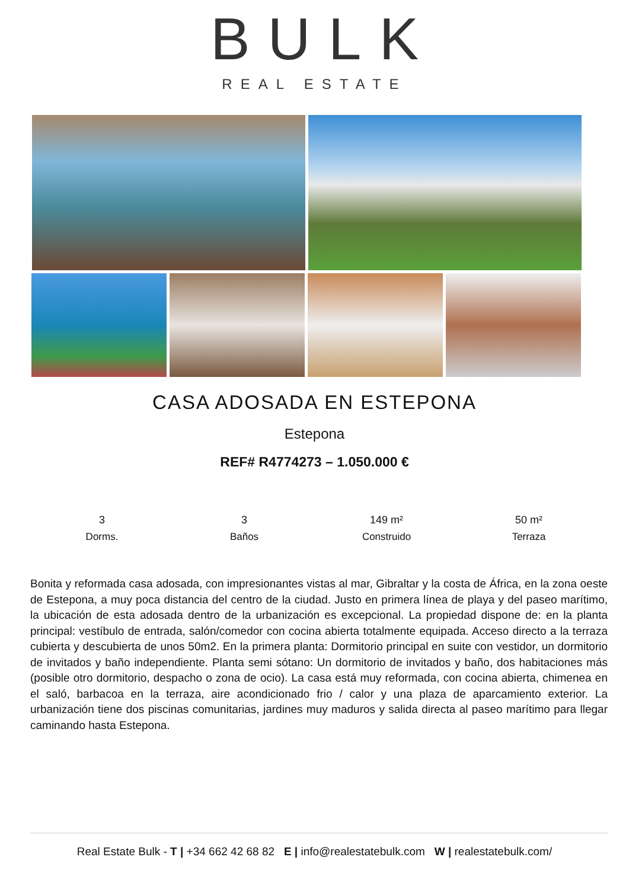BULK
REAL ESTATE
CASA ADOSADA EN ESTEPONA
Estepona
REF# R4774273 – 1.050.000 €
3
Dorms.
3
Baños
149 m²
Construido
50 m²
Terraza
Bonita y reformada casa adosada, con impresionantes vistas al mar, Gibraltar y la costa de África, en la zona oeste de Estepona, a muy poca distancia del centro de la ciudad. Justo en primera línea de playa y del paseo marítimo, la ubicación de esta adosada dentro de la urbanización es excepcional. La propiedad dispone de: en la planta principal: vestíbulo de entrada, salón/comedor con cocina abierta totalmente equipada. Acceso directo a la terraza cubierta y descubierta de unos 50m2. En la primera planta: Dormitorio principal en suite con vestidor, un dormitorio de invitados y baño independiente. Planta semi sótano: Un dormitorio de invitados y baño, dos habitaciones más (posible otro dormitorio, despacho o zona de ocio). La casa está muy reformada, con cocina abierta, chimenea en el saló, barbacoa en la terraza, aire acondicionado frio / calor y una plaza de aparcamiento exterior. La urbanización tiene dos piscinas comunitarias, jardines muy maduros y salida directa al paseo marítimo para llegar caminando hasta Estepona.
Real Estate Bulk - T | +34 662 42 68 82 E | info@realestatebulk.com W | realestatebulk.com/